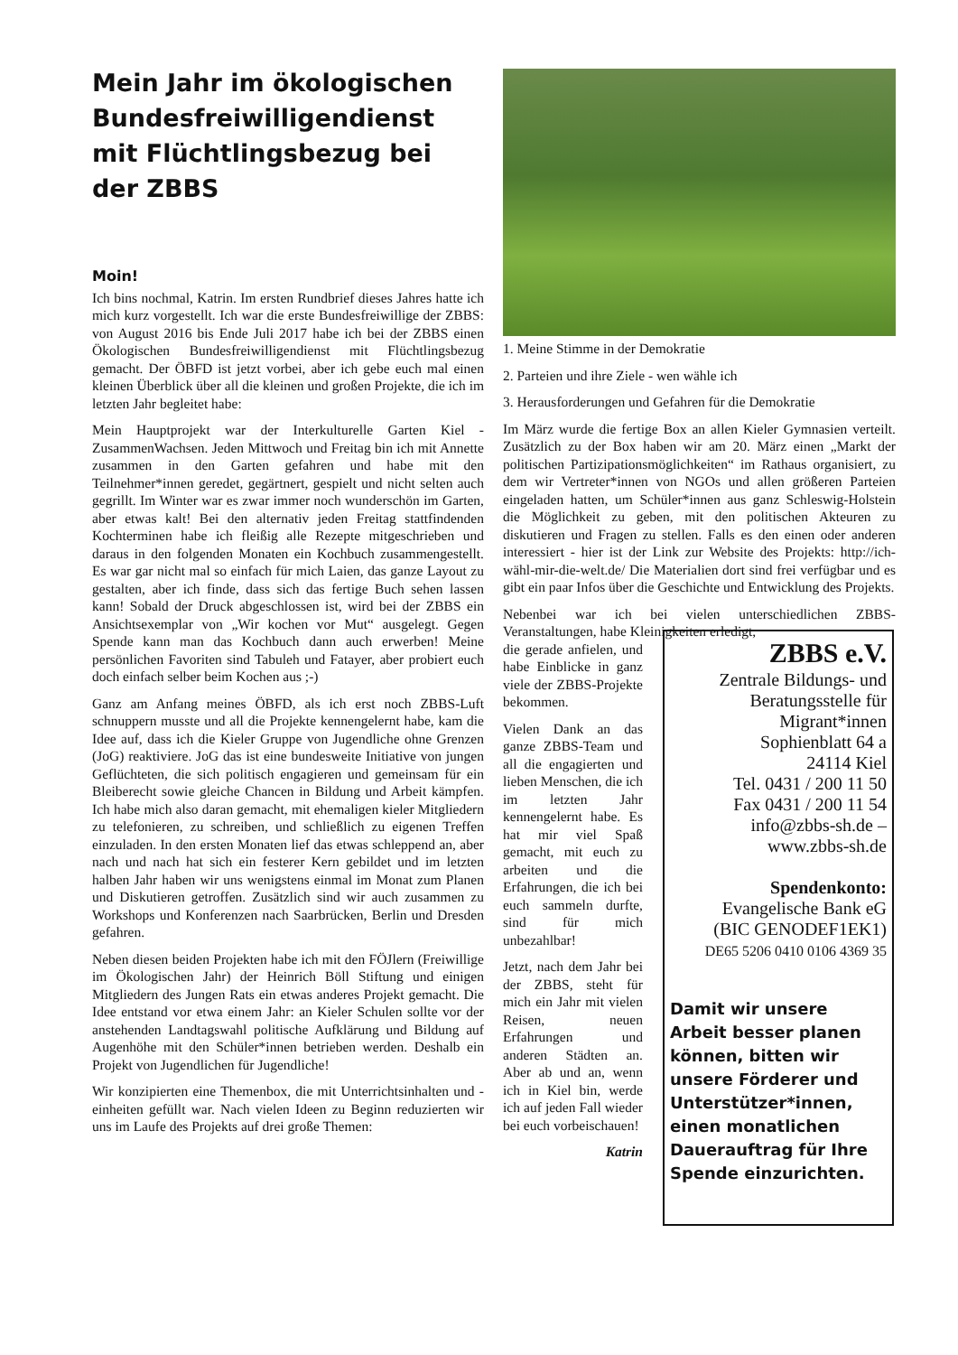Mein Jahr im ökologischen Bundesfreiwilligendienst mit Flüchtlingsbezug bei der ZBBS
Moin!
Ich bins nochmal, Katrin. Im ersten Rundbrief dieses Jahres hatte ich mich kurz vorgestellt. Ich war die erste Bundesfreiwillige der ZBBS: von August 2016 bis Ende Juli 2017 habe ich bei der ZBBS einen Ökologischen Bundesfreiwilligendienst mit Flüchtlingsbezug gemacht. Der ÖBFD ist jetzt vorbei, aber ich gebe euch mal einen kleinen Überblick über all die kleinen und großen Projekte, die ich im letzten Jahr begleitet habe:
Mein Hauptprojekt war der Interkulturelle Garten Kiel - ZusammenWachsen. Jeden Mittwoch und Freitag bin ich mit Annette zusammen in den Garten gefahren und habe mit den Teilnehmer*innen geredet, gegärtnert, gespielt und nicht selten auch gegrillt. Im Winter war es zwar immer noch wunderschön im Garten, aber etwas kalt! Bei den alternativ jeden Freitag stattfindenden Kochterminen habe ich fleißig alle Rezepte mitgeschrieben und daraus in den folgenden Monaten ein Kochbuch zusammengestellt. Es war gar nicht mal so einfach für mich Laien, das ganze Layout zu gestalten, aber ich finde, dass sich das fertige Buch sehen lassen kann! Sobald der Druck abgeschlossen ist, wird bei der ZBBS ein Ansichtsexemplar von „Wir kochen vor Mut“ ausgelegt. Gegen Spende kann man das Kochbuch dann auch erwerben! Meine persönlichen Favoriten sind Tabuleh und Fatayer, aber probiert euch doch einfach selber beim Kochen aus ;-)
Ganz am Anfang meines ÖBFD, als ich erst noch ZBBS-Luft schnuppern musste und all die Projekte kennengelernt habe, kam die Idee auf, dass ich die Kieler Gruppe von Jugendliche ohne Grenzen (JoG) reaktiviere. JoG das ist eine bundesweite Initiative von jungen Geflüchteten, die sich politisch engagieren und gemeinsam für ein Bleiberecht sowie gleiche Chancen in Bildung und Arbeit kämpfen. Ich habe mich also daran gemacht, mit ehemaligen kieler Mitgliedern zu telefonieren, zu schreiben, und schließlich zu eigenen Treffen einzuladen. In den ersten Monaten lief das etwas schleppend an, aber nach und nach hat sich ein festerer Kern gebildet und im letzten halben Jahr haben wir uns wenigstens einmal im Monat zum Planen und Diskutieren getroffen. Zusätzlich sind wir auch zusammen zu Workshops und Konferenzen nach Saarbrücken, Berlin und Dresden gefahren.
Neben diesen beiden Projekten habe ich mit den FÖJlern (Freiwillige im Ökologischen Jahr) der Heinrich Böll Stiftung und einigen Mitgliedern des Jungen Rats ein etwas anderes Projekt gemacht. Die Idee entstand vor etwa einem Jahr: an Kieler Schulen sollte vor der anstehenden Landtagswahl politische Aufklärung und Bildung auf Augenhöhe mit den Schüler*innen betrieben werden. Deshalb ein Projekt von Jugendlichen für Jugendliche!
Wir konzipierten eine Themenbox, die mit Unterrichtsinhalten und -einheiten gefüllt war. Nach vielen Ideen zu Beginn reduzierten wir uns im Laufe des Projekts auf drei große Themen:
1. Meine Stimme in der Demokratie
2. Parteien und ihre Ziele - wen wähle ich
3. Herausforderungen und Gefahren für die Demokratie
Im März wurde die fertige Box an allen Kieler Gymnasien verteilt. Zusätzlich zu der Box haben wir am 20. März einen „Markt der politischen Partizipationsmöglichkeiten“ im Rathaus organisiert, zu dem wir Vertreter*innen von NGOs und allen größeren Parteien eingeladen hatten, um Schüler*innen aus ganz Schleswig-Holstein die Möglichkeit zu geben, mit den politischen Akteuren zu diskutieren und Fragen zu stellen. Falls es den einen oder anderen interessiert - hier ist der Link zur Website des Projekts: http://ich-wähl-mir-die-welt.de/ Die Materialien dort sind frei verfügbar und es gibt ein paar Infos über die Geschichte und Entwicklung des Projekts.
Nebenbei war ich bei vielen unterschiedlichen ZBBS-Veranstaltungen, habe Kleinigkeiten erledigt,
die gerade anfielen, und habe Einblicke in ganz viele der ZBBS-Projekte bekommen.
Vielen Dank an das ganze ZBBS-Team und all die engagierten und lieben Menschen, die ich im letzten Jahr kennengelernt habe. Es hat mir viel Spaß gemacht, mit euch zu arbeiten und die Erfahrungen, die ich bei euch sammeln durfte, sind für mich unbezahlbar!
Jetzt, nach dem Jahr bei der ZBBS, steht für mich ein Jahr mit vielen Reisen, neuen Erfahrungen und anderen Städten an. Aber ab und an, wenn ich in Kiel bin, werde ich auf jeden Fall wieder bei euch vorbeischauen!
Katrin
ZBBS e.V.
Zentrale Bildungs- und Beratungsstelle für Migrant*innen
Sophienblatt 64 a
24114 Kiel
Tel. 0431 / 200 11 50
Fax 0431 / 200 11 54
info@zbbs-sh.de –
www.zbbs-sh.de
Spendenkonto:
Evangelische Bank eG
(BIC GENODEF1EK1)
DE65 5206 0410 0106 4369 35
Damit wir unsere Arbeit besser planen können, bitten wir unsere Förderer und Unterstützer*innen, einen monatlichen Dauerauftrag für Ihre Spende einzurichten.